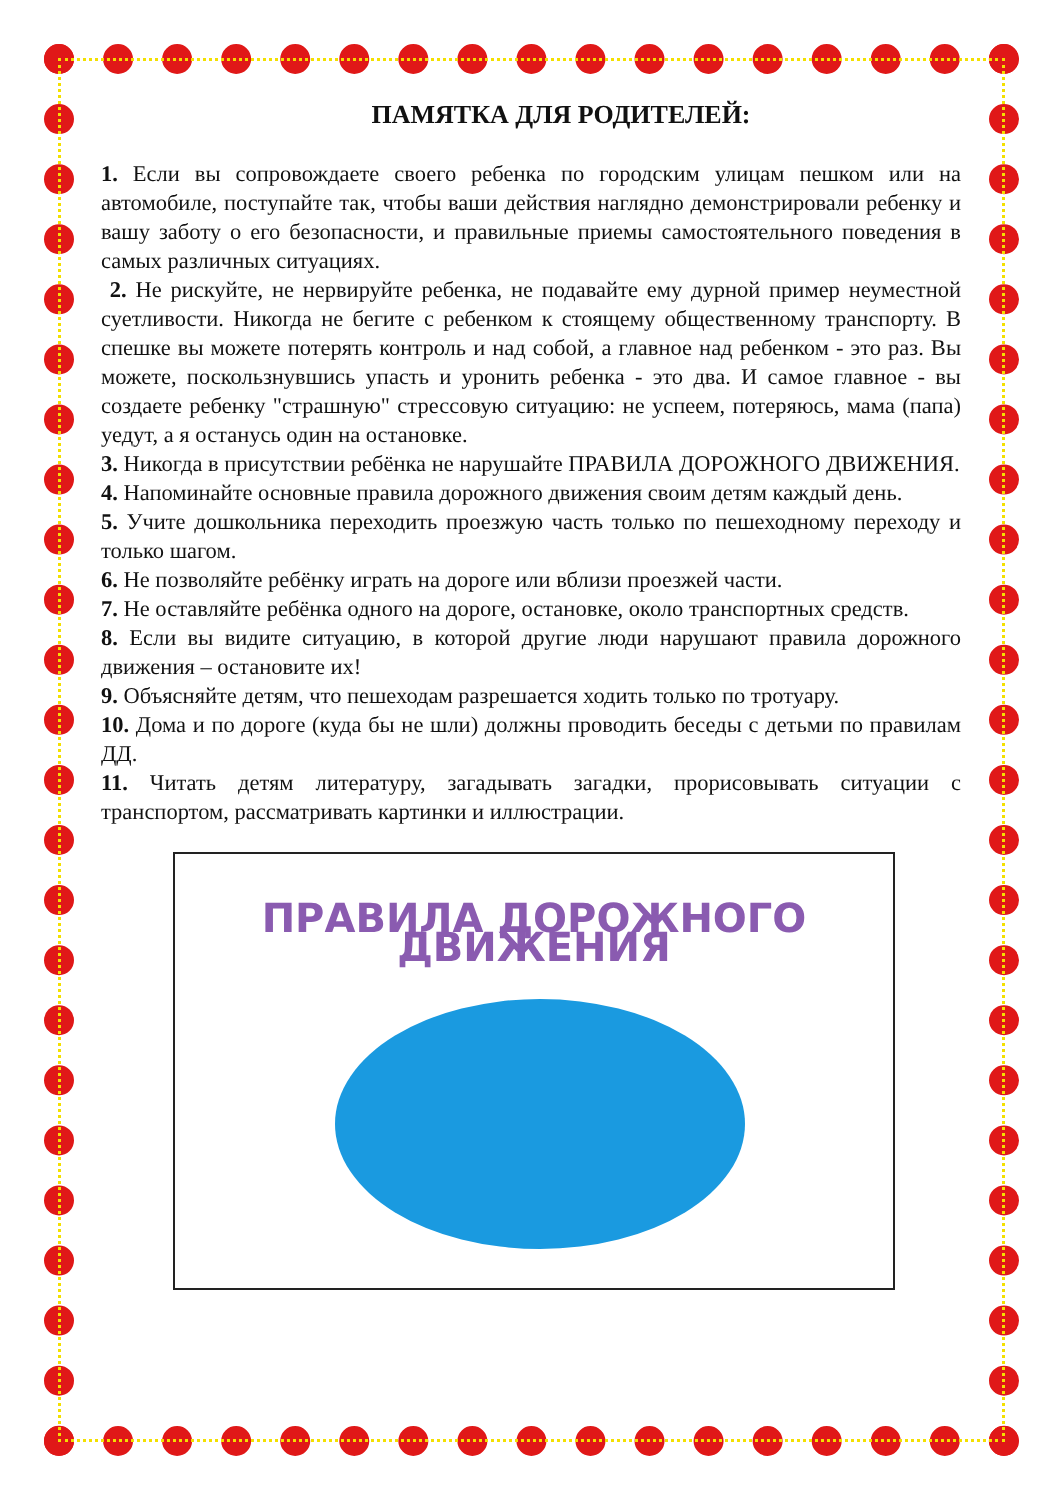ПАМЯТКА ДЛЯ РОДИТЕЛЕЙ:
1. Если вы сопровождаете своего ребенка по городским улицам пешком или на автомобиле, поступайте так, чтобы ваши действия наглядно демонстрировали ребенку и вашу заботу о его безопасности, и правильные приемы самостоятельного поведения в самых различных ситуациях.
2. Не рискуйте, не нервируйте ребенка, не подавайте ему дурной пример неуместной суетливости. Никогда не бегите с ребенком к стоящему общественному транспорту. В спешке вы можете потерять контроль и над собой, а главное над ребенком - это раз. Вы можете, поскользнувшись упасть и уронить ребенка - это два. И самое главное - вы создаете ребенку "страшную" стрессовую ситуацию: не успеем, потеряюсь, мама (папа) уедут, а я останусь один на остановке.
3. Никогда в присутствии ребёнка не нарушайте ПРАВИЛА ДОРОЖНОГО ДВИЖЕНИЯ.
4. Напоминайте основные правила дорожного движения своим детям каждый день.
5. Учите дошкольника переходить проезжую часть только по пешеходному переходу и только шагом.
6. Не позволяйте ребёнку играть на дороге или вблизи проезжей части.
7. Не оставляйте ребёнка одного на дороге, остановке, около транспортных средств.
8. Если вы видите ситуацию, в которой другие люди нарушают правила дорожного движения – остановите их!
9. Объясняйте детям, что пешеходам разрешается ходить только по тротуару.
10. Дома и по дороге (куда бы не шли) должны проводить беседы с детьми по правилам ДД.
11. Читать детям литературу, загадывать загадки, прорисовывать ситуации с транспортом, рассматривать картинки и иллюстрации.
ПРАВИЛА ДОРОЖНОГО ДВИЖЕНИЯ